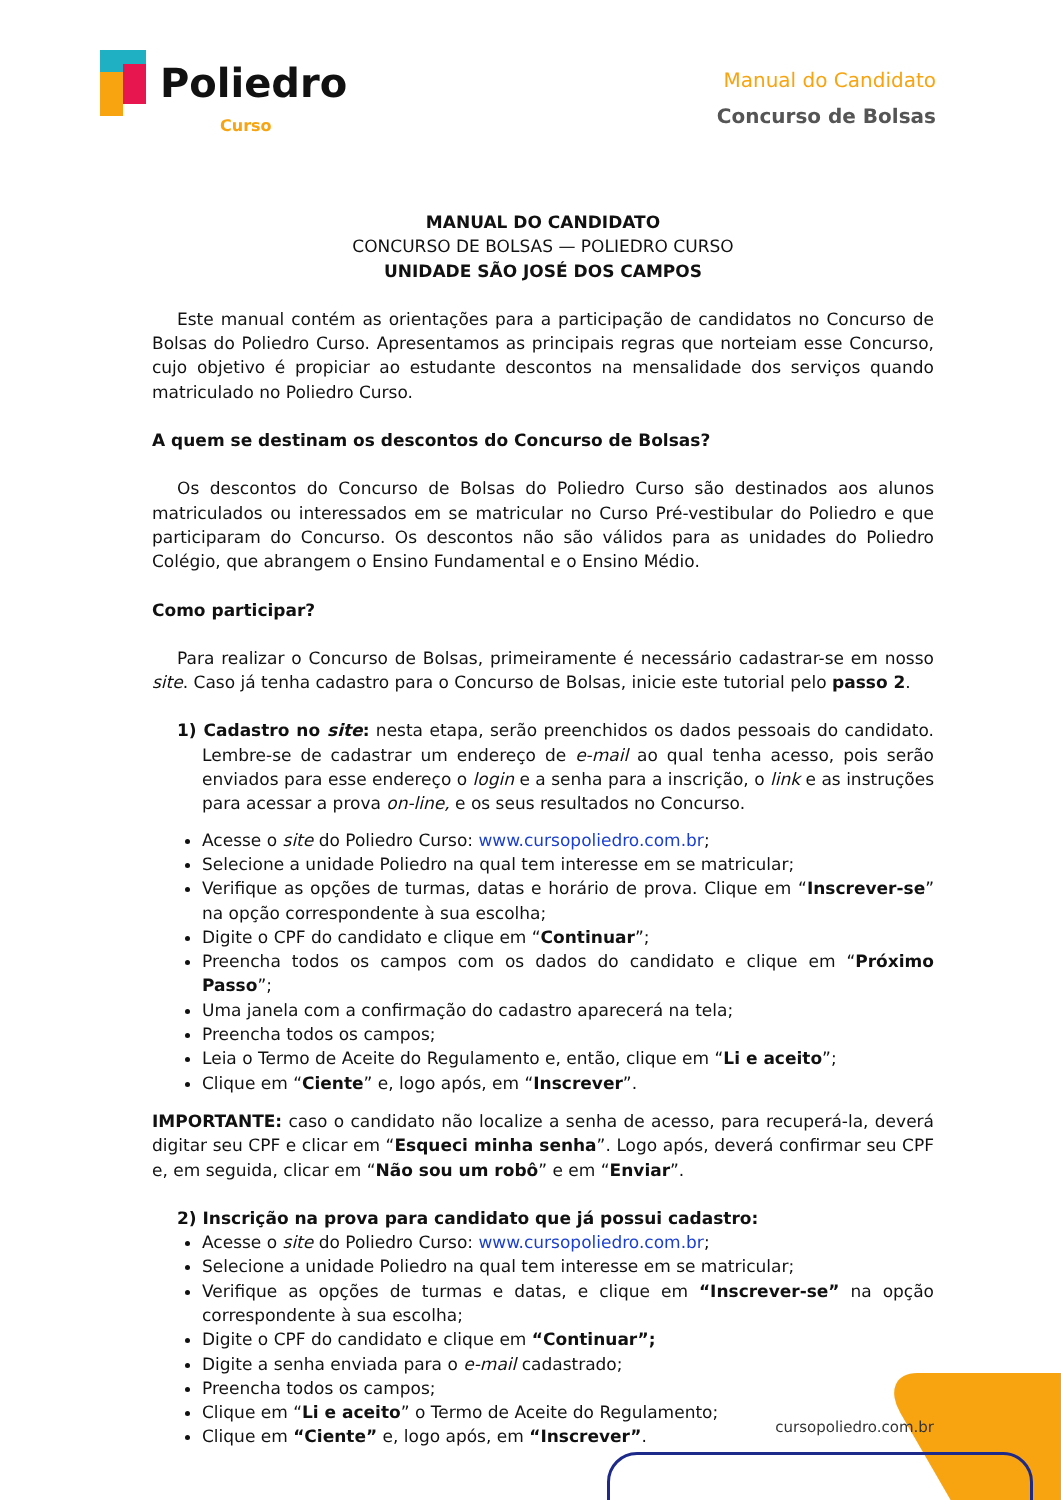Poliedro
Curso
Manual do Candidato
Concurso de Bolsas
MANUAL DO CANDIDATO
CONCURSO DE BOLSAS — POLIEDRO CURSO
UNIDADE SÃO JOSÉ DOS CAMPOS
Este manual contém as orientações para a participação de candidatos no Concurso de Bolsas do Poliedro Curso. Apresentamos as principais regras que norteiam esse Concurso, cujo objetivo é propiciar ao estudante descontos na mensalidade dos serviços quando matriculado no Poliedro Curso.
A quem se destinam os descontos do Concurso de Bolsas?
Os descontos do Concurso de Bolsas do Poliedro Curso são destinados aos alunos matriculados ou interessados em se matricular no Curso Pré-vestibular do Poliedro e que participaram do Concurso. Os descontos não são válidos para as unidades do Poliedro Colégio, que abrangem o Ensino Fundamental e o Ensino Médio.
Como participar?
Para realizar o Concurso de Bolsas, primeiramente é necessário cadastrar-se em nosso site. Caso já tenha cadastro para o Concurso de Bolsas, inicie este tutorial pelo passo 2.
1) Cadastro no site: nesta etapa, serão preenchidos os dados pessoais do candidato. Lembre-se de cadastrar um endereço de e-mail ao qual tenha acesso, pois serão enviados para esse endereço o login e a senha para a inscrição, o link e as instruções para acessar a prova on-line, e os seus resultados no Concurso.
Acesse o site do Poliedro Curso: www.cursopoliedro.com.br;
Selecione a unidade Poliedro na qual tem interesse em se matricular;
Verifique as opções de turmas, datas e horário de prova. Clique em “Inscrever-se” na opção correspondente à sua escolha;
Digite o CPF do candidato e clique em “Continuar”;
Preencha todos os campos com os dados do candidato e clique em “Próximo Passo”;
Uma janela com a confirmação do cadastro aparecerá na tela;
Preencha todos os campos;
Leia o Termo de Aceite do Regulamento e, então, clique em “Li e aceito”;
Clique em “Ciente” e, logo após, em “Inscrever”.
IMPORTANTE: caso o candidato não localize a senha de acesso, para recuperá-la, deverá digitar seu CPF e clicar em “Esqueci minha senha”. Logo após, deverá confirmar seu CPF e, em seguida, clicar em “Não sou um robô” e em “Enviar”.
2) Inscrição na prova para candidato que já possui cadastro:
Acesse o site do Poliedro Curso: www.cursopoliedro.com.br;
Selecione a unidade Poliedro na qual tem interesse em se matricular;
Verifique as opções de turmas e datas, e clique em “Inscrever-se” na opção correspondente à sua escolha;
Digite o CPF do candidato e clique em “Continuar”;
Digite a senha enviada para o e-mail cadastrado;
Preencha todos os campos;
Clique em “Li e aceito” o Termo de Aceite do Regulamento;
Clique em “Ciente” e, logo após, em “Inscrever”.
cursopoliedro.com.br